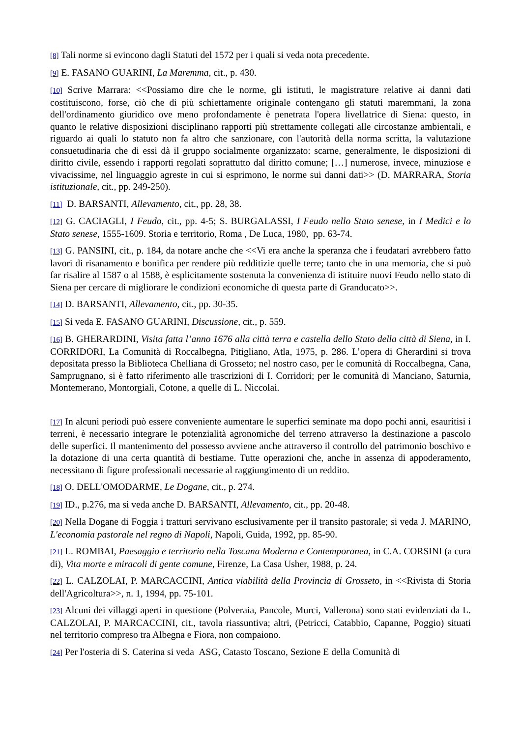[8] Tali norme si evincono dagli Statuti del 1572 per i quali si veda nota precedente.
[9] E. FASANO GUARINI, La Maremma, cit., p. 430.
[10] Scrive Marrara: <<Possiamo dire che le norme, gli istituti, le magistrature relative ai danni dati costituiscono, forse, ciò che di più schiettamente originale contengano gli statuti maremmani, la zona dell'ordinamento giuridico ove meno profondamente è penetrata l'opera livellatrice di Siena: questo, in quanto le relative disposizioni disciplinano rapporti più strettamente collegati alle circostanze ambientali, e riguardo ai quali lo statuto non fa altro che sanzionare, con l'autorità della norma scritta, la valutazione consuetudinaria che di essi dà il gruppo socialmente organizzato: scarne, generalmente, le disposizioni di diritto civile, essendo i rapporti regolati soprattutto dal diritto comune; […] numerose, invece, minuziose e vivacissime, nel linguaggio agreste in cui si esprimono, le norme sui danni dati>> (D. MARRARA, Storia istituzionale, cit., pp. 249-250).
[11] D. BARSANTI, Allevamento, cit., pp. 28, 38.
[12] G. CACIAGLI, I Feudo, cit., pp. 4-5; S. BURGALASSI, I Feudo nello Stato senese, in I Medici e lo Stato senese, 1555-1609. Storia e territorio, Roma , De Luca, 1980, pp. 63-74.
[13] G. PANSINI, cit., p. 184, da notare anche che <<Vi era anche la speranza che i feudatari avrebbero fatto lavori di risanamento e bonifica per rendere più redditizie quelle terre; tanto che in una memoria, che si può far risalire al 1587 o al 1588, è esplicitamente sostenuta la convenienza di istituire nuovi Feudo nello stato di Siena per cercare di migliorare le condizioni economiche di questa parte di Granducato>>.
[14] D. BARSANTI, Allevamento, cit., pp. 30-35.
[15] Si veda E. FASANO GUARINI, Discussione, cit., p. 559.
[16] B. GHERARDINI, Visita fatta l’anno 1676 alla città terra e castella dello Stato della città di Siena, in I. CORRIDORI, La Comunità di Roccalbegna, Pitigliano, Atla, 1975, p. 286. L’opera di Gherardini si trova depositata presso la Biblioteca Chelliana di Grosseto; nel nostro caso, per le comunità di Roccalbegna, Cana, Samprugnano, si è fatto riferimento alle trascrizioni di I. Corridori; per le comunità di Manciano, Saturnia, Montemerano, Montorgiali, Cotone, a quelle di L. Niccolai.
[17] In alcuni periodi può essere conveniente aumentare le superfici seminate ma dopo pochi anni, esauritisi i terreni, è necessario integrare le potenzialità agronomiche del terreno attraverso la destinazione a pascolo delle superfici. Il mantenimento del possesso avviene anche attraverso il controllo del patrimonio boschivo e la dotazione di una certa quantità di bestiame. Tutte operazioni che, anche in assenza di appoderamento, necessitano di figure professionali necessarie al raggiungimento di un reddito.
[18] O. DELL'OMODARME, Le Dogane, cit., p. 274.
[19] ID., p.276, ma si veda anche D. BARSANTI, Allevamento, cit., pp. 20-48.
[20] Nella Dogane di Foggia i tratturi servivano esclusivamente per il transito pastorale; si veda J. MARINO, L'economia pastorale nel regno di Napoli, Napoli, Guida, 1992, pp. 85-90.
[21] L. ROMBAI, Paesaggio e territorio nella Toscana Moderna e Contemporanea, in C.A. CORSINI (a cura di), Vita morte e miracoli di gente comune, Firenze, La Casa Usher, 1988, p. 24.
[22] L. CALZOLAI, P. MARCACCINI, Antica viabilità della Provincia di Grosseto, in <<Rivista di Storia dell'Agricoltura>>, n. 1, 1994, pp. 75-101.
[23] Alcuni dei villaggi aperti in questione (Polveraia, Pancole, Murci, Vallerona) sono stati evidenziati da L. CALZOLAI, P. MARCACCINI, cit., tavola riassuntiva; altri, (Petricci, Catabbio, Capanne, Poggio) situati nel territorio compreso tra Albegna e Fiora, non compaiono.
[24] Per l'osteria di S. Caterina si veda ASG, Catasto Toscano, Sezione E della Comunità di